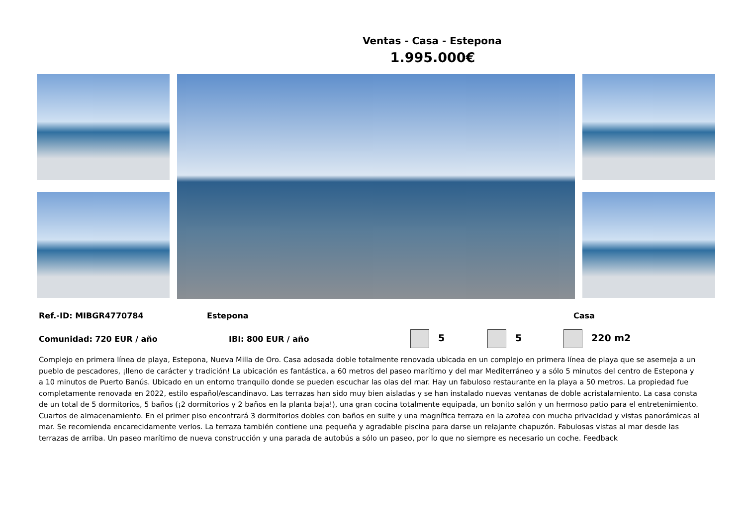Ventas - Casa - Estepona
1.995.000€
Ref.-ID: MIBGR4770784 Estepona Casa
Comunidad: 720 EUR / año IBI: 800 EUR / año
5 5 220 m2
Complejo en primera línea de playa, Estepona, Nueva Milla de Oro. Casa adosada doble totalmente renovada ubicada en un complejo en primera línea de playa que se asemeja a un pueblo de pescadores, ¡lleno de carácter y tradición! La ubicación es fantástica, a 60 metros del paseo marítimo y del mar Mediterráneo y a sólo 5 minutos del centro de Estepona y a 10 minutos de Puerto Banús. Ubicado en un entorno tranquilo donde se pueden escuchar las olas del mar. Hay un fabuloso restaurante en la playa a 50 metros. La propiedad fue completamente renovada en 2022, estilo español/escandinavo. Las terrazas han sido muy bien aisladas y se han instalado nuevas ventanas de doble acristalamiento. La casa consta de un total de 5 dormitorios, 5 baños (¡2 dormitorios y 2 baños en la planta baja!), una gran cocina totalmente equipada, un bonito salón y un hermoso patio para el entretenimiento. Cuartos de almacenamiento. En el primer piso encontrará 3 dormitorios dobles con baños en suite y una magnífica terraza en la azotea con mucha privacidad y vistas panorámicas al mar. Se recomienda encarecidamente verlos. La terraza también contiene una pequeña y agradable piscina para darse un relajante chapuzón. Fabulosas vistas al mar desde las terrazas de arriba. Un paseo marítimo de nueva construcción y una parada de autobús a sólo un paseo, por lo que no siempre es necesario un coche. Feedback